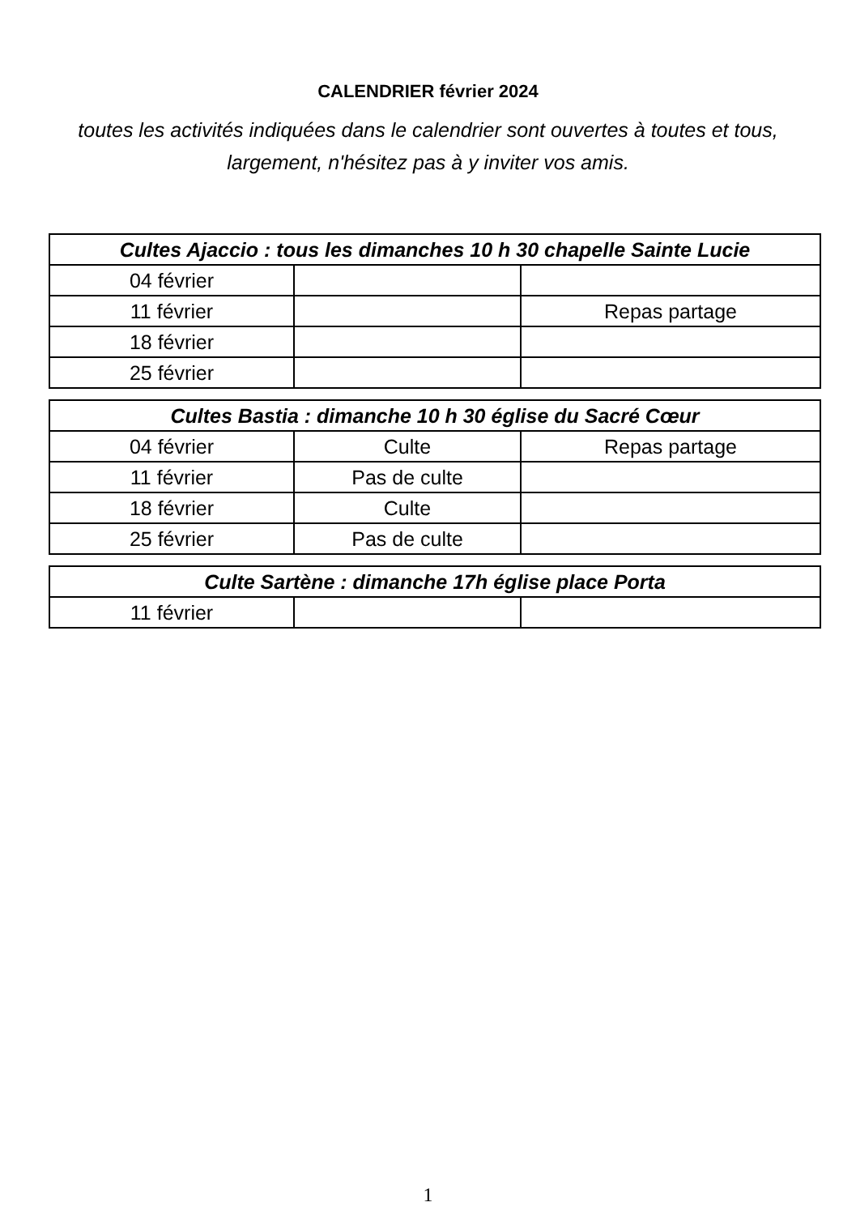CALENDRIER février 2024
toutes les activités indiquées dans le calendrier sont ouvertes à toutes et tous, largement, n'hésitez pas à y inviter vos amis.
| Cultes Ajaccio : tous les dimanches 10 h 30 chapelle Sainte Lucie | | |
| --- | --- | --- |
| 04 février | | |
| 11 février | | Repas partage |
| 18 février | | |
| 25 février | | |
| Cultes Bastia : dimanche 10 h 30 église du Sacré Cœur | | |
| --- | --- | --- |
| 04 février | Culte | Repas partage |
| 11 février | Pas de culte | |
| 18 février | Culte | |
| 25 février | Pas de culte | |
| Culte Sartène : dimanche 17h église place Porta | | |
| --- | --- | --- |
| 11 février | | |
1